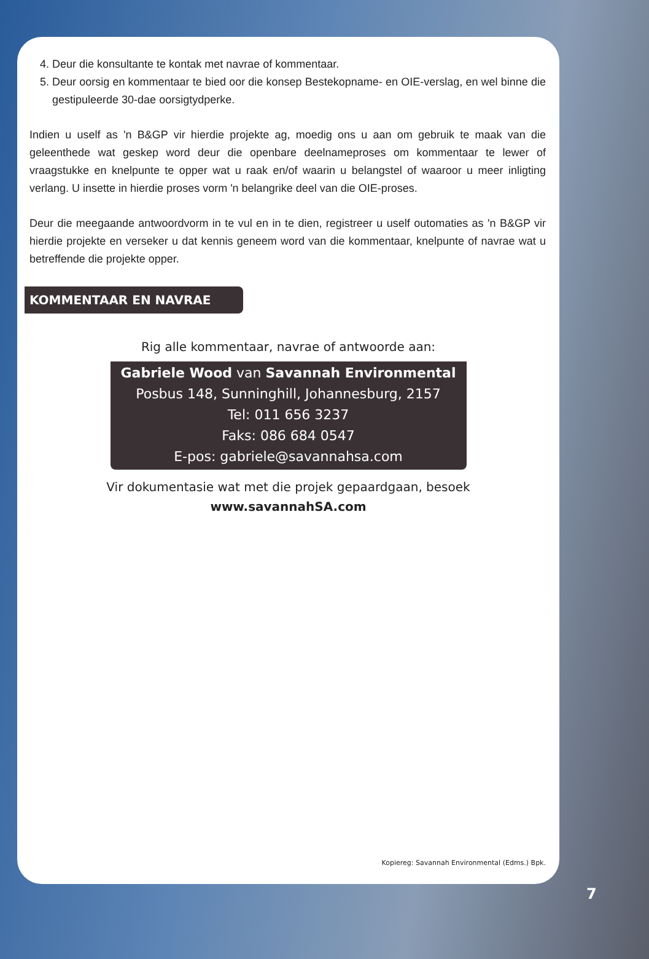4. Deur die konsultante te kontak met navrae of kommentaar.
5. Deur oorsig en kommentaar te bied oor die konsep Bestekopname- en OIE-verslag, en wel binne die gestipuleerde 30-dae oorsigtydperke.
Indien u uself as 'n B&GP vir hierdie projekte ag, moedig ons u aan om gebruik te maak van die geleenthede wat geskep word deur die openbare deelnameproses om kommentaar te lewer of vraagstukke en knelpunte te opper wat u raak en/of waarin u belangstel of waaroor u meer inligting verlang. U insette in hierdie proses vorm 'n belangrike deel van die OIE-proses.
Deur die meegaande antwoordvorm in te vul en in te dien, registreer u uself outomaties as 'n B&GP vir hierdie projekte en verseker u dat kennis geneem word van die kommentaar, knelpunte of navrae wat u betreffende die projekte opper.
KOMMENTAAR EN NAVRAE
Rig alle kommentaar, navrae of antwoorde aan:
Gabriele Wood van Savannah Environmental
Posbus 148, Sunninghill, Johannesburg, 2157
Tel: 011 656 3237
Faks: 086 684 0547
E-pos: gabriele@savannahsa.com
Vir dokumentasie wat met die projek gepaardgaan, besoek
www.savannahSA.com
Kopiereg: Savannah Environmental (Edms.) Bpk.
7